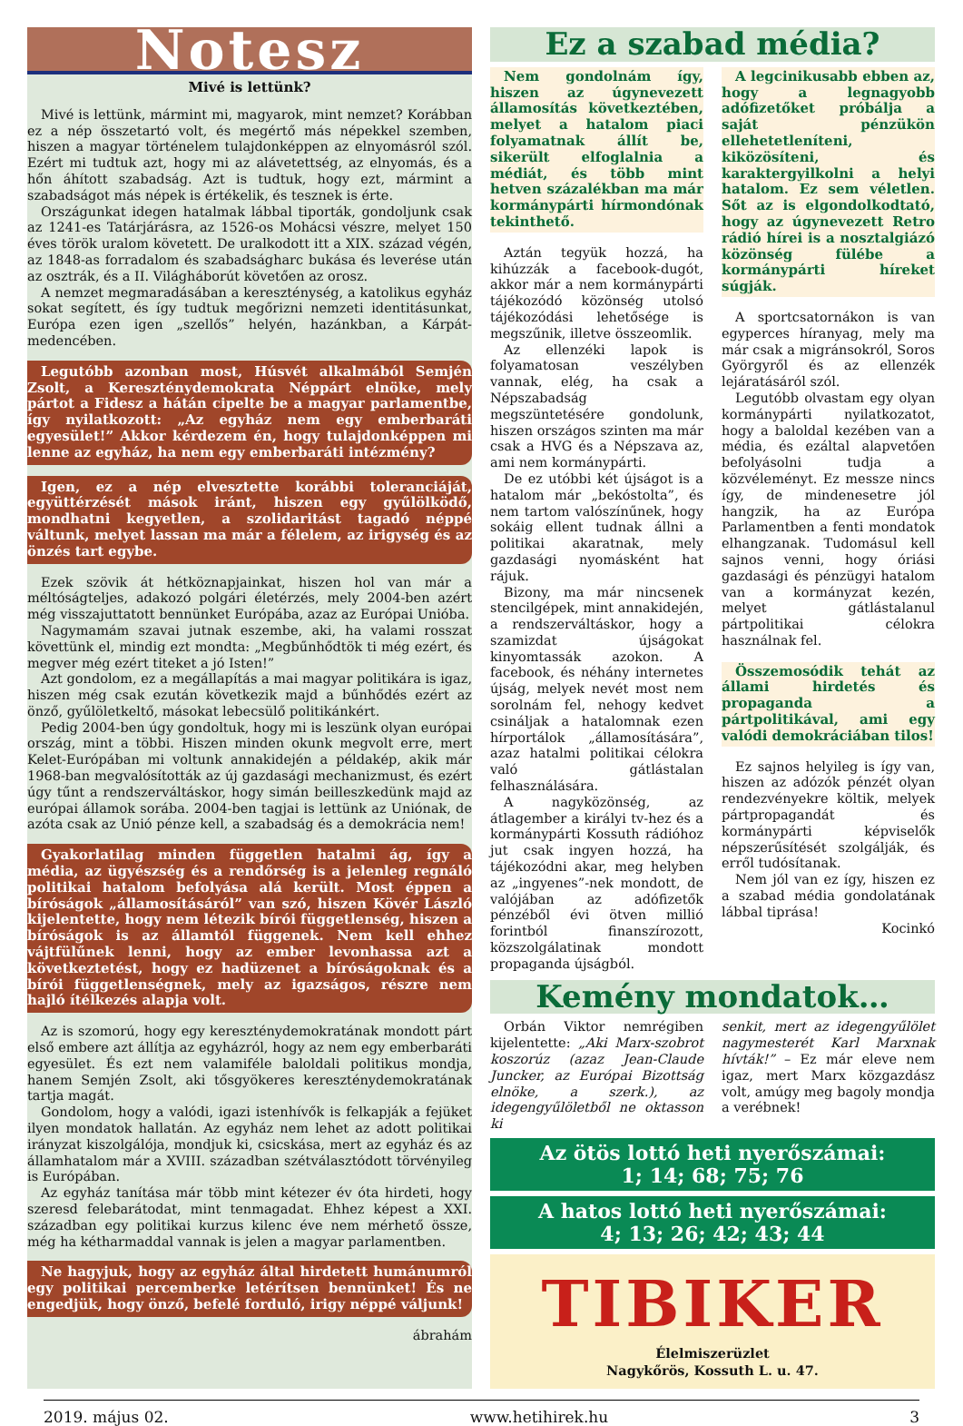Notesz
Mivé is lettünk?
Mivé is lettünk, mármint mi, magyarok, mint nemzet? Korábban ez a nép összetartó volt, és megértő más népekkel szemben, hiszen a magyar történelem tulajdonképpen az elnyomásról szól. Ezért mi tudtuk azt, hogy mi az alávetettség, az elnyomás, és a hőn áhított szabadság. Azt is tudtuk, hogy ezt, mármint a szabadságot más népek is értékelik, és tesznek is érte.
Országunkat idegen hatalmak lábbal tiporták, gondoljunk csak az 1241-es Tatárjárásra, az 1526-os Mohácsi vészre, melyet 150 éves török uralom követett. De uralkodott itt a XIX. század végén, az 1848-as forradalom és szabadságharc bukása és leverése után az osztrák, és a II. Világháborút követően az orosz.
A nemzet megmaradásában a kereszténység, a katolikus egyház sokat segített, és így tudtuk megőrizni nemzeti identitásunkat, Európa ezen igen „szellős” helyén, hazánkban, a Kárpát-medencében.
Legutóbb azonban most, Húsvét alkalmából Semjén Zsolt, a Kereszténydemokrata Néppárt elnöke, mely pártot a Fidesz a hátán cipelte be a magyar parlamentbe, így nyilatkozott: „Az egyház nem egy emberbaráti egyesület!” Akkor kérdezem én, hogy tulajdonképpen mi lenne az egyház, ha nem egy emberbaráti intézmény?
Igen, ez a nép elvesztette korábbi toleranciáját, együttérzését mások iránt, hiszen egy gyűlölködő, mondhatni kegyetlen, a szolidaritást tagadó néppé váltunk, melyet lassan ma már a félelem, az irigység és az önzés tart egybe.
Ezek szövik át hétköznapjainkat, hiszen hol van már a méltóságteljes, adakozó polgári életérzés, mely 2004-ben azért még visszajuttatott bennünket Európába, azaz az Európai Unióba.
Nagymamám szavai jutnak eszembe, aki, ha valami rosszat követtünk el, mindig ezt mondta: „Megbűnhődtök ti még ezért, és megver még ezért titeket a jó Isten!”
Azt gondolom, ez a megállapítás a mai magyar politikára is igaz, hiszen még csak ezután következik majd a bűnhődés ezért az önző, gyűlöletkeltő, másokat lebecsülő politikánkért.
Pedig 2004-ben úgy gondoltuk, hogy mi is leszünk olyan európai ország, mint a többi. Hiszen minden okunk megvolt erre, mert Kelet-Európában mi voltunk annakidején a példakép, akik már 1968-ban megvalósították az új gazdasági mechanizmust, és ezért úgy tűnt a rendszerváltáskor, hogy simán beilleszkedünk majd az európai államok sorába. 2004-ben tagjai is lettünk az Uniónak, de azóta csak az Unió pénze kell, a szabadság és a demokrácia nem!
Gyakorlatilag minden független hatalmi ág, így a média, az ügyészség és a rendőrség is a jelenleg regnáló politikai hatalom befolyása alá került. Most éppen a bíróságok „államosításáról” van szó, hiszen Kövér László kijelentette, hogy nem létezik bírói függetlenség, hiszen a bíróságok is az államtól függenek. Nem kell ehhez vájtfülűnek lenni, hogy az ember levonhassa azt a következtetést, hogy ez hadüzenet a bíróságoknak és a bírói függetlenségnek, mely az igazságos, részre nem hajló ítélkezés alapja volt.
Az is szomorú, hogy egy kereszténydemokratának mondott párt első embere azt állítja az egyházról, hogy az nem egy emberbaráti egyesület. És ezt nem valamiféle baloldali politikus mondja, hanem Semjén Zsolt, aki tősgyökeres kereszténydemokratának tartja magát.
Gondolom, hogy a valódi, igazi istenhívők is felkapják a fejüket ilyen mondatok hallatán. Az egyház nem lehet az adott politikai irányzat kiszolgálója, mondjuk ki, csicskása, mert az egyház és az államhatalom már a XVIII. században szétválasztódott törvényileg is Európában.
Az egyház tanítása már több mint kétezer év óta hirdeti, hogy szeresd felebarátodat, mint tenmagadat. Ehhez képest a XXI. században egy politikai kurzus kilenc éve nem mérhető össze, még ha kétharmaddal vannak is jelen a magyar parlamentben.
Ne hagyjuk, hogy az egyház által hirdetett humánumról egy politikai percemberke letérítsen bennünket! És ne engedjük, hogy önző, befelé forduló, irigy néppé váljunk!
ábrahám
Ez a szabad média?
Nem gondolnám így, hiszen az úgynevezett államosítás következtében, melyet a hatalom piaci folyamatnak állít be, sikerült elfoglalnia a médiát, és több mint hetven százalékban ma már kormánypárti hírmondónak tekinthető.
Aztán tegyük hozzá, ha kihúzzák a facebook-dugót, akkor már a nem kormánypárti tájékozódó közönség utolsó tájékozódási lehetősége is megszűnik, illetve összeomlik.
Az ellenzéki lapok is folyamatosan veszélyben vannak, elég, ha csak a Népszabadság megszüntetésére gondolunk, hiszen országos szinten ma már csak a HVG és a Népszava az, ami nem kormánypárti.
De ez utóbbi két újságot is a hatalom már „bekóstolta”, és nem tartom valószínűnek, hogy sokáig ellent tudnak állni a politikai akaratnak, mely gazdasági nyomásként hat rájuk.
Bizony, ma már nincsenek stencilgépek, mint annakidején, a rendszerváltáskor, hogy a szamizdat újságokat kinyomtassák azokon. A facebook, és néhány internetes újság, melyek nevét most nem sorolnám fel, nehogy kedvet csináljak a hatalomnak ezen hírportálok „államosítására”, azaz hatalmi politikai célokra való gátlástalan felhasználására.
A nagyközönség, az átlagember a királyi tv-hez és a kormánypárti Kossuth rádióhoz jut csak ingyen hozzá, ha tájékozódni akar, meg helyben az „ingyenes”-nek mondott, de valójában az adófizetők pénzéből évi ötven millió forintból finanszírozott, közszolgálatinak mondott propaganda újságból.
A legcinikusabb ebben az, hogy a legnagyobb adófizetőket próbálja a saját pénzükön ellehetetleníteni, kiközösíteni, és karaktergyilkolni a helyi hatalom. Ez sem véletlen. Sőt az is elgondolkodtató, hogy az úgynevezett Retro rádió hírei is a nosztalgiázó közönség fülébe a kormánypárti híreket súgják.
A sportcsatornákon is van egyperces híranyag, mely ma már csak a migránsokról, Soros Györgyről és az ellenzék lejáratásáról szól.
Legutóbb olvastam egy olyan kormánypárti nyilatkozatot, hogy a baloldal kezében van a média, és ezáltal alapvetően befolyásolni tudja a közvéleményt. Ez messze nincs így, de mindenesetre jól hangzik, ha az Európa Parlamentben a fenti mondatok elhangzanak. Tudomásul kell sajnos venni, hogy óriási gazdasági és pénzügyi hatalom van a kormányzat kezén, melyet gátlástalanul pártpolitikai célokra használnak fel.
Összemosódik tehát az állami hirdetés és propaganda a pártpolitikával, ami egy valódi demokráciában tilos!
Ez sajnos helyileg is így van, hiszen az adózók pénzét olyan rendezvényekre költik, melyek pártpropagandát és kormánypárti képviselők népszerűsítését szolgálják, és erről tudósítanak.
Nem jól van ez így, hiszen ez a szabad média gondolatának lábbal tiprása!
Kocinkó
Kemény mondatok…
Orbán Viktor nemrégiben kijelentette: „Aki Marx-szobrot koszorúz (azaz Jean-Claude Juncker, az Európai Bizottság elnöke, a szerk.), az idegengyűlöletből ne oktasson ki
senkit, mert az idegengyűlölet nagymesterét Karl Marxnak hívták!” – Ez már eleve nem igaz, mert Marx közgazdász volt, amúgy meg bagoly mondja a verébnek!
Az ötös lottó heti nyerőszámai:
1; 14; 68; 75; 76
A hatos lottó heti nyerőszámai:
4; 13; 26; 42; 43; 44
TIBIKER
Élelmiszerüzlet
Nagykőrös, Kossuth L. u. 47.
2019. május 02. www.hetihirek.hu 3